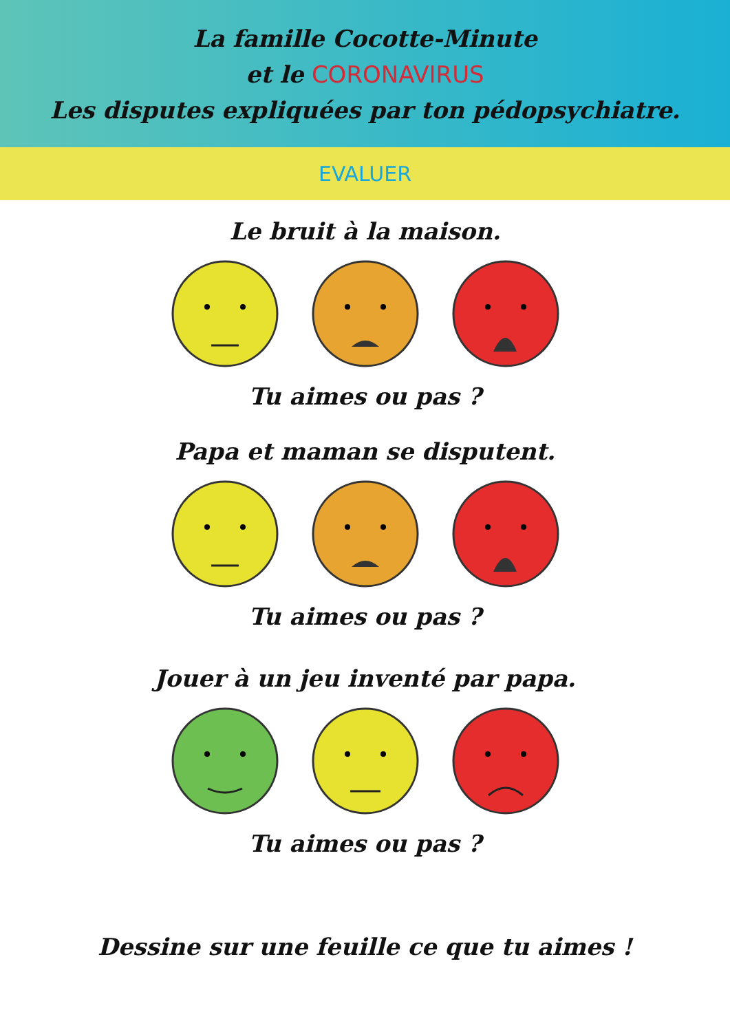La famille Cocotte-Minute
et le CORONAVIRUS
Les disputes expliquées par ton pédopsychiatre.
EVALUER
Le bruit à la maison.
Tu aimes ou pas ?
Papa et maman se disputent.
Tu aimes ou pas ?
Jouer à un jeu inventé par papa.
Tu aimes ou pas ?
Dessine sur une feuille ce que tu aimes !